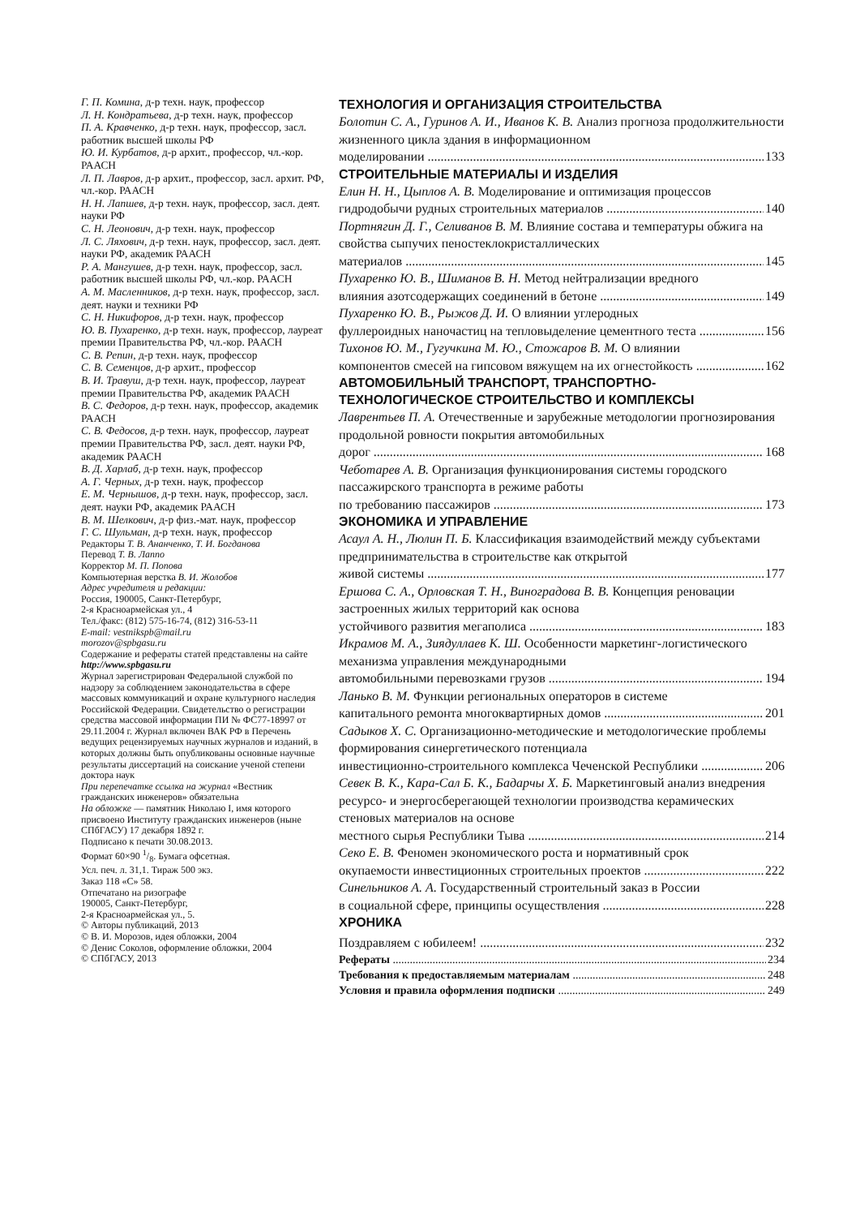Г. П. Комина, д-р техн. наук, профессор
Л. Н. Кондратьева, д-р техн. наук, профессор
П. А. Кравченко, д-р техн. наук, профессор, засл. работник высшей школы РФ
Ю. И. Курбатов, д-р архит., профессор, чл.-кор. РААСН
Л. П. Лавров, д-р архит., профессор, засл. архит. РФ, чл.-кор. РААСН
Н. Н. Лапшев, д-р техн. наук, профессор, засл. деят. науки РФ
С. Н. Леонович, д-р техн. наук, профессор
Л. С. Ляхович, д-р техн. наук, профессор, засл. деят. науки РФ, академик РААСН
Р. А. Мангушев, д-р техн. наук, профессор, засл. работник высшей школы РФ, чл.-кор. РААСН
А. М. Масленников, д-р техн. наук, профессор, засл. деят. науки и техники РФ
С. Н. Никифоров, д-р техн. наук, профессор
Ю. В. Пухаренко, д-р техн. наук, профессор, лауреат премии Правительства РФ, чл.-кор. РААСН
С. В. Репин, д-р техн. наук, профессор
С. В. Семенцов, д-р архит., профессор
В. И. Травуш, д-р техн. наук, профессор, лауреат премии Правительства РФ, академик РААСН
В. С. Федоров, д-р техн. наук, профессор, академик РААСН
С. В. Федосов, д-р техн. наук, профессор, лауреат премии Правительства РФ, засл. деят. науки РФ, академик РААСН
В. Д. Харлаб, д-р техн. наук, профессор
А. Г. Черных, д-р техн. наук, профессор
Е. М. Чернышов, д-р техн. наук, профессор, засл. деят. науки РФ, академик РААСН
В. М. Шелкович, д-р физ.-мат. наук, профессор
Г. С. Шульман, д-р техн. наук, профессор
Редакторы Т. В. Ананченко, Т. И. Богданова
Перевод Т. В. Лаппо
Корректор М. П. Попова
Компьютерная верстка В. И. Жолобов
Адрес учредителя и редакции:
Россия, 190005, Санкт-Петербург,
2-я Красноармейская ул., 4
Тел./факс: (812) 575-16-74, (812) 316-53-11
E-mail: vestnikspb@mail.ru
morozov@spbgasu.ru
Содержание и рефераты статей представлены на сайте http://www.spbgasu.ru
Журнал зарегистрирован Федеральной службой по надзору за соблюдением законодательства в сфере массовых коммуникаций и охране культурного наследия Российской Федерации. Свидетельство о регистрации средства массовой информации ПИ № ФС77-18997 от 29.11.2004 г. Журнал включен ВАК РФ в Перечень ведущих рецензируемых научных журналов и изданий, в которых должны быть опубликованы основные научные результаты диссертаций на соискание ученой степени доктора наук
При перепечатке ссылка на журнал «Вестник гражданских инженеров» обязательна
На обложке — памятник Николаю I, имя которого присвоено Институту гражданских инженеров (ныне СПбГАСУ) 17 декабря 1892 г.
Подписано к печати 30.08.2013.
Формат 60×90 1/8. Бумага офсетная.
Усл. печ. л. 31,1. Тираж 500 экз.
Заказ 118 «С» 58.
Отпечатано на ризографе
190005, Санкт-Петербург,
2-я Красноармейская ул., 5.
© Авторы публикаций, 2013
© В. И. Морозов, идея обложки, 2004
© Денис Соколов, оформление обложки, 2004
© СПбГАСУ, 2013
ТЕХНОЛОГИЯ И ОРГАНИЗАЦИЯ СТРОИТЕЛЬСТВА
Болотин С. А., Гуринов А. И., Иванов К. В. Анализ прогноза продолжительности жизненного цикла здания в информационном
моделировании 133
СТРОИТЕЛЬНЫЕ МАТЕРИАЛЫ И ИЗДЕЛИЯ
Елин Н. Н., Цыплов А. В. Моделирование и оптимизация процессов
гидродобычи рудных строительных материалов 140
Портнягин Д. Г., Селиванов В. М. Влияние состава и температуры обжига на свойства сыпучих пеностеклокристаллических
материалов 145
Пухаренко Ю. В., Шиманов В. Н. Метод нейтрализации вредного
влияния азотсодержащих соединений в бетоне 149
Пухаренко Ю. В., Рыжов Д. И. О влиянии углеродных
фуллероидных наночастиц на тепловыделение цементного теста 156
Тихонов Ю. М., Гугучкина М. Ю., Стожаров В. М. О влиянии
компонентов смесей на гипсовом вяжущем на их огнестойкость 162
АВТОМОБИЛЬНЫЙ ТРАНСПОРТ, ТРАНСПОРТНО-ТЕХНОЛОГИЧЕСКОЕ СТРОИТЕЛЬСТВО И КОМПЛЕКСЫ
Лаврентьев П. А. Отечественные и зарубежные методологии прогнозирования продольной ровности покрытия автомобильных
дорог 168
Чеботарев А. В. Организация функционирования системы городского пассажирского транспорта в режиме работы
по требованию пассажиров 173
ЭКОНОМИКА И УПРАВЛЕНИЕ
Асаул А. Н., Люлин П. Б. Классификация взаимодействий между субъектами предпринимательства в строительстве как открытой
живой системы 177
Ершова С. А., Орловская Т. Н., Виноградова В. В. Концепция реновации застроенных жилых территорий как основа
устойчивого развития мегаполиса 183
Икрамов М. А., Зиядуллаев К. Ш. Особенности маркетинг-логистического механизма управления международными
автомобильными перевозками грузов 194
Ланько В. М. Функции региональных операторов в системе
капитального ремонта многоквартирных домов 201
Садыков Х. С. Организационно-методические и методологические проблемы формирования синергетического потенциала
инвестиционно-строительного комплекса Чеченской Республики 206
Севек В. К., Кара-Сал Б. К., Бадарчы Х. Б. Маркетинговый анализ внедрения ресурсо- и энергосберегающей технологии производства керамических стеновых материалов на основе
местного сырья Республики Тыва 214
Секо Е. В. Феномен экономического роста и нормативный срок
окупаемости инвестиционных строительных проектов 222
Синельников А. А. Государственный строительный заказ в России
в социальной сфере, принципы осуществления 228
ХРОНИКА
Поздравляем с юбилеем! 232
Рефераты 234
Требования к предоставляемым материалам 248
Условия и правила оформления подписки 249